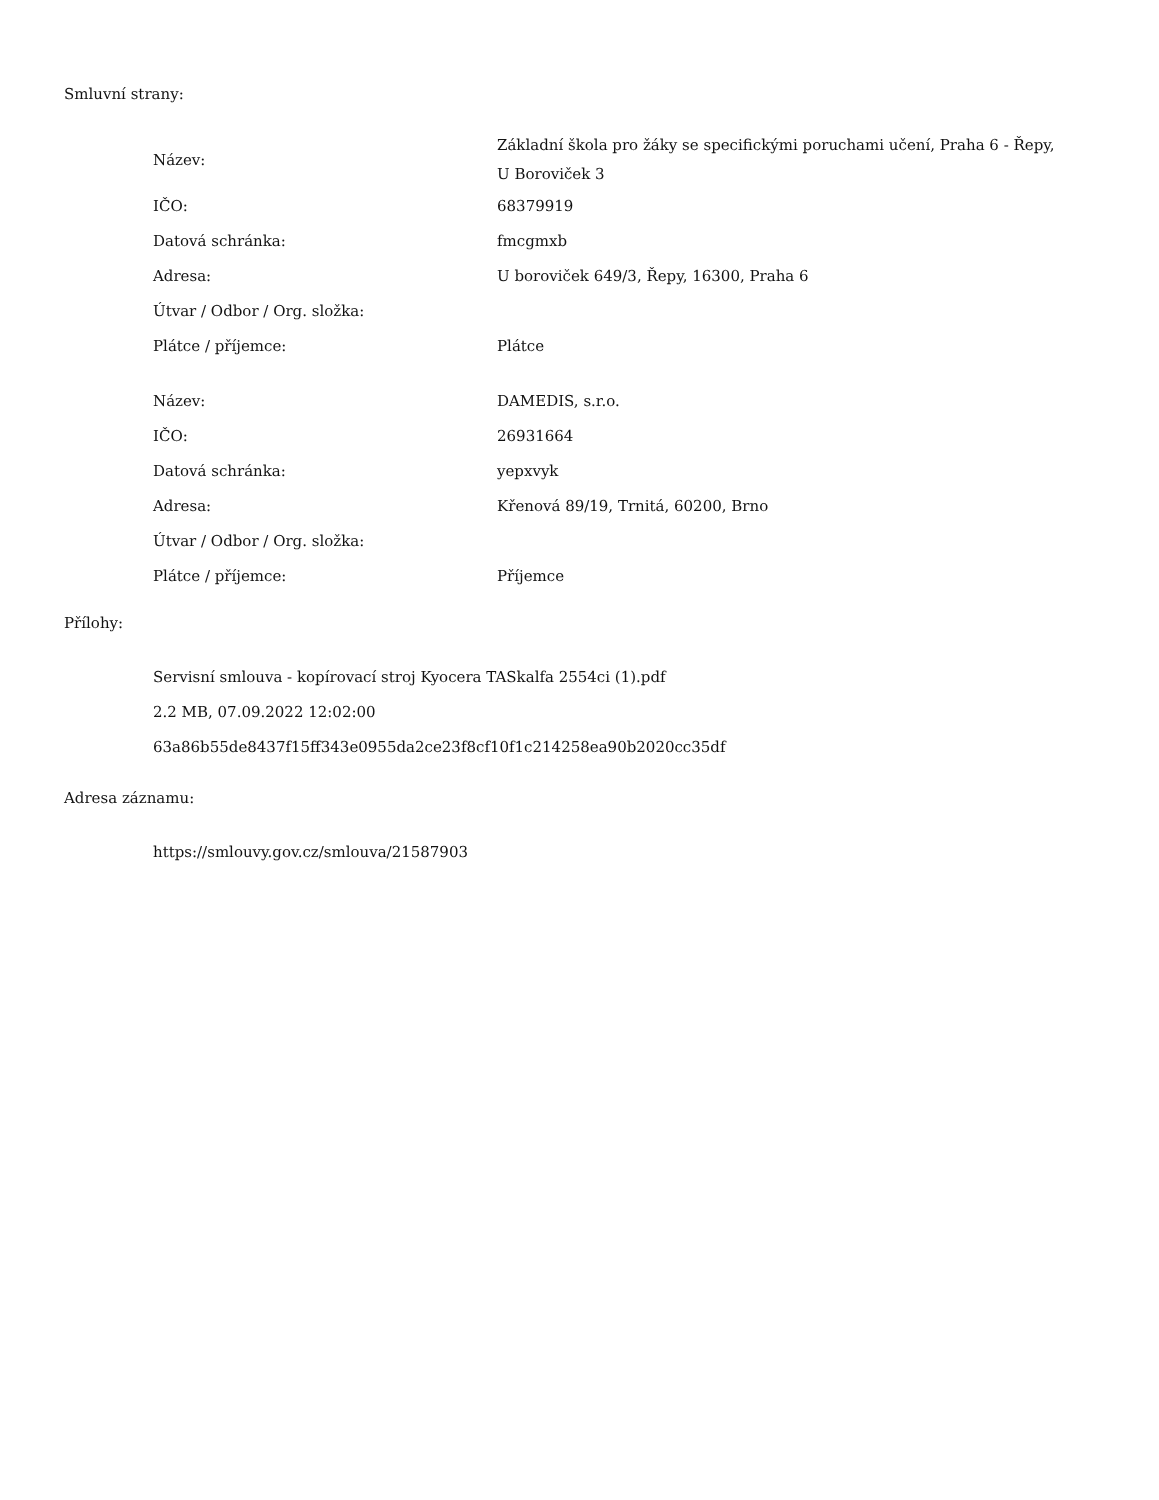Smluvní strany:
| Název: | Základní škola pro žáky se specifickými poruchami učení, Praha 6 - Řepy, U Boroviček 3 |
| IČO: | 68379919 |
| Datová schránka: | fmcgmxb |
| Adresa: | U boroviček 649/3, Řepy, 16300, Praha 6 |
| Útvar / Odbor / Org. složka: | |
| Plátce / příjemce: | Plátce |
| Název: | DAMEDIS, s.r.o. |
| IČO: | 26931664 |
| Datová schránka: | yepxvyk |
| Adresa: | Křenová 89/19, Trnitá, 60200, Brno |
| Útvar / Odbor / Org. složka: | |
| Plátce / příjemce: | Příjemce |
Přílohy:
Servisní smlouva - kopírovací stroj Kyocera TASkalfa 2554ci (1).pdf
2.2 MB, 07.09.2022 12:02:00
63a86b55de8437f15ff343e0955da2ce23f8cf10f1c214258ea90b2020cc35df
Adresa záznamu:
https://smlouvy.gov.cz/smlouva/21587903